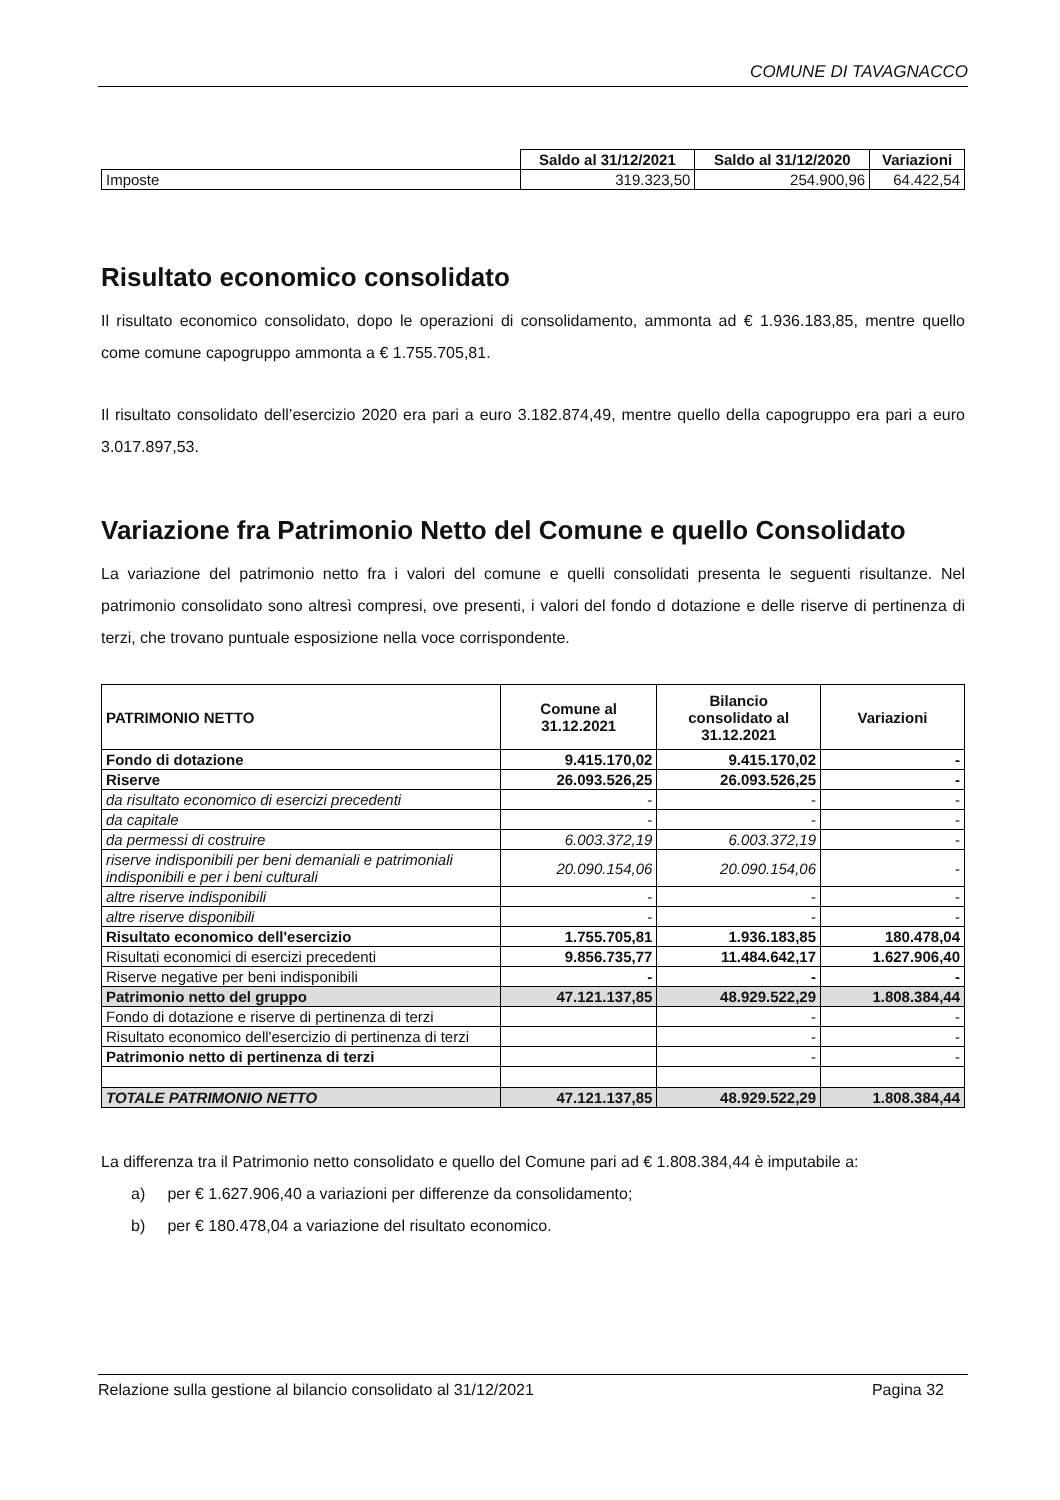COMUNE DI TAVAGNACCO
| | Saldo al 31/12/2021 | Saldo al 31/12/2020 | Variazioni |
| Imposte | 319.323,50 | 254.900,96 | 64.422,54 |
Risultato economico consolidato
Il risultato economico consolidato, dopo le operazioni di consolidamento, ammonta ad € 1.936.183,85, mentre quello come comune capogruppo ammonta a € 1.755.705,81.
Il risultato consolidato dell’esercizio 2020 era pari a euro 3.182.874,49, mentre quello della capogruppo era pari a euro 3.017.897,53.
Variazione fra Patrimonio Netto del Comune e quello Consolidato
La variazione del patrimonio netto fra i valori del comune e quelli consolidati presenta le seguenti risultanze. Nel patrimonio consolidato sono altresì compresi, ove presenti, i valori del fondo d dotazione e delle riserve di pertinenza di terzi, che trovano puntuale esposizione nella voce corrispondente.
| PATRIMONIO NETTO | Comune al 31.12.2021 | Bilancio consolidato al 31.12.2021 | Variazioni |
| --- | --- | --- | --- |
| Fondo di dotazione | 9.415.170,02 | 9.415.170,02 | - |
| Riserve | 26.093.526,25 | 26.093.526,25 | - |
| da risultato economico di esercizi precedenti | - | - | - |
| da capitale | - | - | - |
| da permessi di costruire | 6.003.372,19 | 6.003.372,19 | - |
| riserve indisponibili per beni demaniali e patrimoniali indisponibili e per i beni culturali | 20.090.154,06 | 20.090.154,06 | - |
| altre riserve indisponibili | - | - | - |
| altre riserve disponibili | - | - | - |
| Risultato economico dell'esercizio | 1.755.705,81 | 1.936.183,85 | 180.478,04 |
| Risultati economici di esercizi precedenti | 9.856.735,77 | 11.484.642,17 | 1.627.906,40 |
| Riserve negative per beni indisponibili | - | - | - |
| Patrimonio netto del gruppo | 47.121.137,85 | 48.929.522,29 | 1.808.384,44 |
| Fondo di dotazione e riserve di pertinenza di terzi | | - | - |
| Risultato economico dell'esercizio di pertinenza di terzi | | - | - |
| Patrimonio netto di pertinenza di terzi | | - | - |
| TOTALE PATRIMONIO NETTO | 47.121.137,85 | 48.929.522,29 | 1.808.384,44 |
La differenza tra il Patrimonio netto consolidato e quello del Comune pari ad € 1.808.384,44 è imputabile a:
a) per € 1.627.906,40 a variazioni per differenze da consolidamento;
b) per € 180.478,04 a variazione del risultato economico.
Relazione sulla gestione al bilancio consolidato al 31/12/2021 Pagina 32